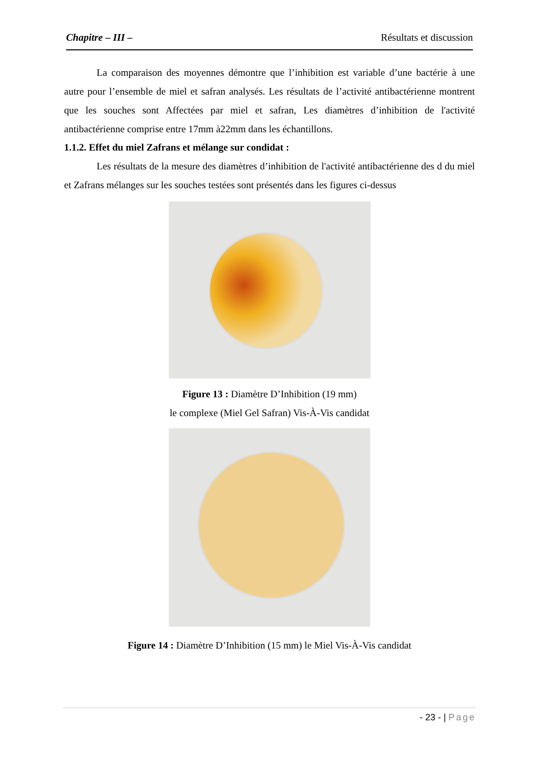Chapitre – III – Résultats et discussion
La comparaison des moyennes démontre que l’inhibition est variable d’une bactérie à une autre pour l’ensemble de miel et safran analysés. Les résultats de l’activité antibactérienne montrent que les souches sont Affectées par miel et safran, Les diamètres d’inhibition de l'activité antibactérienne comprise entre 17mm à22mm dans les échantillons.
1.1.2. Effet du miel Zafrans et mélange sur condidat :
Les résultats de la mesure des diamètres d’inhibition de l'activité antibactérienne des d du miel et Zafrans mélanges sur les souches testées sont présentés dans les figures ci-dessus
Figure 13 : Diamètre D’Inhibition (19 mm)
le complexe (Miel Gel Safran) Vis-À-Vis candidat
Figure 14 : Diamètre D’Inhibition (15 mm) le Miel Vis-À-Vis candidat
- 23 - | Page